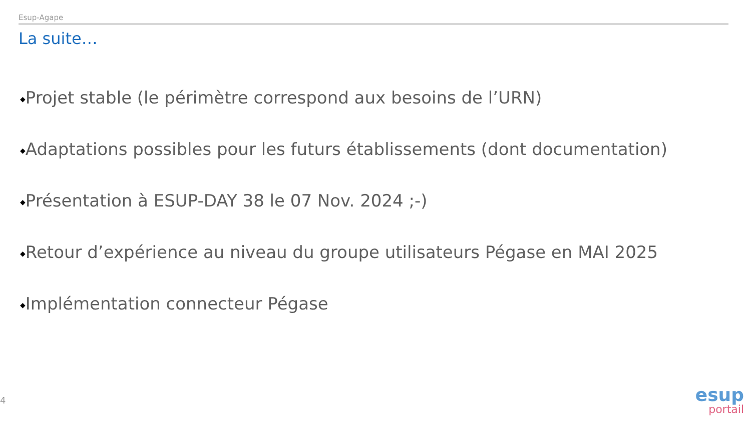Esup-Agape
La suite…
◆Projet stable (le périmètre correspond aux besoins de l’URN)
◆Adaptations possibles pour les futurs établissements (dont documentation)
◆Présentation à ESUP-DAY 38 le 07 Nov. 2024 ;-)
◆Retour d’expérience au niveau du groupe utilisateurs Pégase en MAI 2025
◆Implémentation connecteur Pégase
4
esup
portail